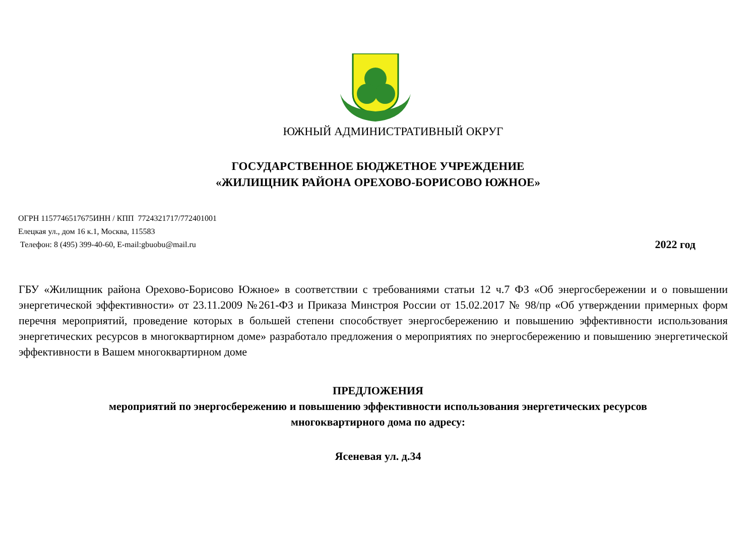ЮЖНЫЙ АДМИНИСТРАТИВНЫЙ ОКРУГ
ГОСУДАРСТВЕННОЕ БЮДЖЕТНОЕ УЧРЕЖДЕНИЕ
«ЖИЛИЩНИК РАЙОНА ОРЕХОВО-БОРИСОВО ЮЖНОЕ»
ОГРН 1157746517675ИНН / КПП 7724321717/772401001
Елецкая ул., дом 16 к.1, Москва, 115583
Телефон: 8 (495) 399-40-60, E-mail:gbuobu@mail.ru 2022 год
ГБУ «Жилищник района Орехово-Борисово Южное» в соответствии с требованиями статьи 12 ч.7 ФЗ «Об энергосбережении и о повышении энергетической эффективности» от 23.11.2009 №261-ФЗ и Приказа Минстроя России от 15.02.2017 № 98/пр «Об утверждении примерных форм перечня мероприятий, проведение которых в большей степени способствует энергосбережению и повышению эффективности использования энергетических ресурсов в многоквартирном доме» разработало предложения о мероприятиях по энергосбережению и повышению энергетической эффективности в Вашем многоквартирном доме
ПРЕДЛОЖЕНИЯ
мероприятий по энергосбережению и повышению эффективности использования энергетических ресурсов
многоквартирного дома по адресу:
Ясеневая ул. д.34